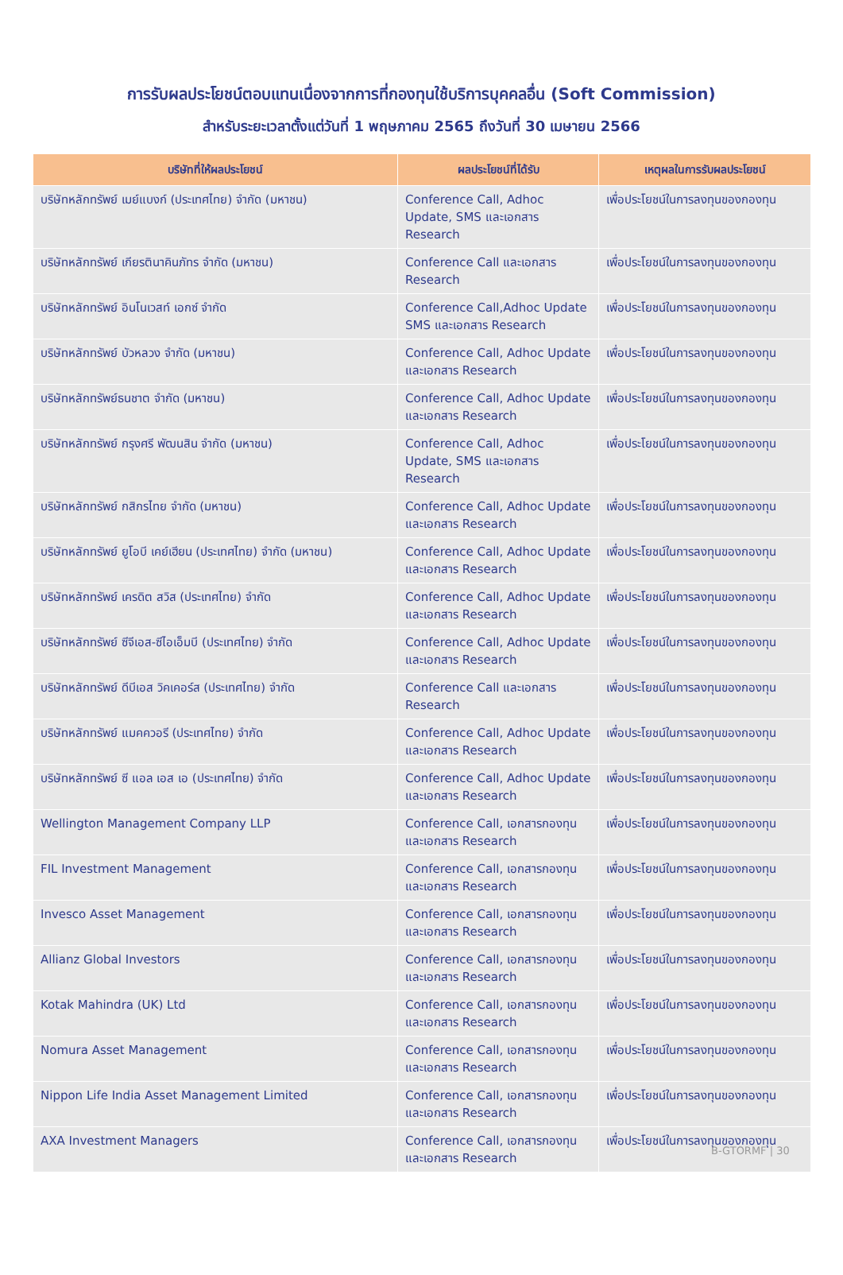การรับผลประโยชน์ตอบแทนเนื่องจากการที่กองทุนใช้บริการบุคคลอื่น (Soft Commission)
สำหรับระยะเวลาตั้งแต่วันที่ 1 พฤษภาคม 2565 ถึงวันที่ 30 เมษายน 2566
| บริษัทที่ให้ผลประโยชน์ | ผลประโยชน์ที่ได้รับ | เหตุผลในการรับผลประโยชน์ |
| --- | --- | --- |
| บริษัทหลักทรัพย์ เมย์แบงก์ (ประเทศไทย) จำกัด (มหาชน) | Conference Call, Adhoc Update, SMS และเอกสาร Research | เพื่อประโยชน์ในการลงทุนของกองทุน |
| บริษัทหลักทรัพย์ เกียรตินาคินภัทร จำกัด (มหาชน) | Conference Call และเอกสาร Research | เพื่อประโยชน์ในการลงทุนของกองทุน |
| บริษัทหลักทรัพย์ อินโนเวสท์ เอกซ์ จำกัด | Conference Call,Adhoc Update SMS และเอกสาร Research | เพื่อประโยชน์ในการลงทุนของกองทุน |
| บริษัทหลักทรัพย์ บัวหลวง จำกัด (มหาชน) | Conference Call, Adhoc Update และเอกสาร Research | เพื่อประโยชน์ในการลงทุนของกองทุน |
| บริษัทหลักทรัพย์ธนชาต จำกัด (มหาชน) | Conference Call, Adhoc Update และเอกสาร Research | เพื่อประโยชน์ในการลงทุนของกองทุน |
| บริษัทหลักทรัพย์ กรุงศรี พัฒนสิน จำกัด (มหาชน) | Conference Call, Adhoc Update, SMS และเอกสาร Research | เพื่อประโยชน์ในการลงทุนของกองทุน |
| บริษัทหลักทรัพย์ กสิกรไทย จำกัด (มหาชน) | Conference Call, Adhoc Update และเอกสาร Research | เพื่อประโยชน์ในการลงทุนของกองทุน |
| บริษัทหลักทรัพย์ ยูโอบี เคย์เฮียน (ประเทศไทย) จำกัด (มหาชน) | Conference Call, Adhoc Update และเอกสาร Research | เพื่อประโยชน์ในการลงทุนของกองทุน |
| บริษัทหลักทรัพย์ เครดิต สวิส (ประเทศไทย) จำกัด | Conference Call, Adhoc Update และเอกสาร Research | เพื่อประโยชน์ในการลงทุนของกองทุน |
| บริษัทหลักทรัพย์ ซีจีเอส-ซีไอเอ็มบี (ประเทศไทย) จำกัด | Conference Call, Adhoc Update และเอกสาร Research | เพื่อประโยชน์ในการลงทุนของกองทุน |
| บริษัทหลักทรัพย์ ดีบีเอส วิคเคอร์ส (ประเทศไทย) จำกัด | Conference Call และเอกสาร Research | เพื่อประโยชน์ในการลงทุนของกองทุน |
| บริษัทหลักทรัพย์ แมคควอรี (ประเทศไทย) จำกัด | Conference Call, Adhoc Update และเอกสาร Research | เพื่อประโยชน์ในการลงทุนของกองทุน |
| บริษัทหลักทรัพย์ ซี แอล เอส เอ (ประเทศไทย) จำกัด | Conference Call, Adhoc Update และเอกสาร Research | เพื่อประโยชน์ในการลงทุนของกองทุน |
| Wellington Management Company LLP | Conference Call, เอกสารกองทุน และเอกสาร Research | เพื่อประโยชน์ในการลงทุนของกองทุน |
| FIL Investment Management | Conference Call, เอกสารกองทุน และเอกสาร Research | เพื่อประโยชน์ในการลงทุนของกองทุน |
| Invesco Asset Management | Conference Call, เอกสารกองทุน และเอกสาร Research | เพื่อประโยชน์ในการลงทุนของกองทุน |
| Allianz Global Investors | Conference Call, เอกสารกองทุน และเอกสาร Research | เพื่อประโยชน์ในการลงทุนของกองทุน |
| Kotak Mahindra (UK) Ltd | Conference Call, เอกสารกองทุน และเอกสาร Research | เพื่อประโยชน์ในการลงทุนของกองทุน |
| Nomura Asset Management | Conference Call, เอกสารกองทุน และเอกสาร Research | เพื่อประโยชน์ในการลงทุนของกองทุน |
| Nippon Life India Asset Management Limited | Conference Call, เอกสารกองทุน และเอกสาร Research | เพื่อประโยชน์ในการลงทุนของกองทุน |
| AXA Investment Managers | Conference Call, เอกสารกองทุน และเอกสาร Research | เพื่อประโยชน์ในการลงทุนของกองทุน |
B-GTORMF | 30